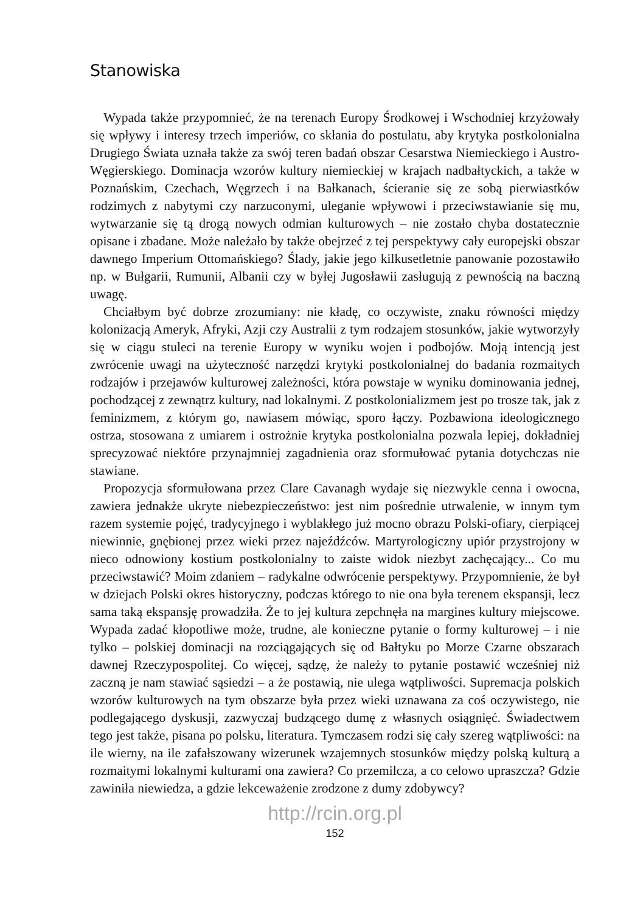Stanowiska
Wypada także przypomnieć, że na terenach Europy Środkowej i Wschodniej krzyżowały się wpływy i interesy trzech imperiów, co skłania do postulatu, aby krytyka postkolonialna Drugiego Świata uznała także za swój teren badań obszar Cesarstwa Niemieckiego i Austro-Węgierskiego. Dominacja wzorów kultury niemieckiej w krajach nadbałtyckich, a także w Poznańskim, Czechach, Węgrzech i na Bałkanach, ścieranie się ze sobą pierwiastków rodzimych z nabytymi czy narzuconymi, uleganie wpływowi i przeciwstawianie się mu, wytwarzanie się tą drogą nowych odmian kulturowych – nie zostało chyba dostatecznie opisane i zbadane. Może należało by także obejrzeć z tej perspektywy cały europejski obszar dawnego Imperium Ottomańskiego? Ślady, jakie jego kilkusetletnie panowanie pozostawiło np. w Bułgarii, Rumunii, Albanii czy w byłej Jugosławii zasługują z pewnością na baczną uwagę.
Chciałbym być dobrze zrozumiany: nie kładę, co oczywiste, znaku równości między kolonizacją Ameryk, Afryki, Azji czy Australii z tym rodzajem stosunków, jakie wytworzyły się w ciągu stuleci na terenie Europy w wyniku wojen i podbojów. Moją intencją jest zwrócenie uwagi na użyteczność narzędzi krytyki postkolonialnej do badania rozmaitych rodzajów i przejawów kulturowej zależności, która powstaje w wyniku dominowania jednej, pochodzącej z zewnątrz kultury, nad lokalnymi. Z postkolonializmem jest po trosze tak, jak z feminizmem, z którym go, nawiasem mówiąc, sporo łączy. Pozbawiona ideologicznego ostrza, stosowana z umiarem i ostrożnie krytyka postkolonialna pozwala lepiej, dokładniej sprecyzować niektóre przynajmniej zagadnienia oraz sformułować pytania dotychczas nie stawiane.
Propozycja sformułowana przez Clare Cavanagh wydaje się niezwykle cenna i owocna, zawiera jednakże ukryte niebezpieczeństwo: jest nim pośrednie utrwalenie, w innym tym razem systemie pojęć, tradycyjnego i wyblakłego już mocno obrazu Polski-ofiary, cierpiącej niewinnie, gnębionej przez wieki przez najeźdźców. Martyrologiczny upiór przystrojony w nieco odnowiony kostium postkolonialny to zaiste widok niezbyt zachęcający... Co mu przeciwstawić? Moim zdaniem – radykalne odwrócenie perspektywy. Przypomnienie, że był w dziejach Polski okres historyczny, podczas którego to nie ona była terenem ekspansji, lecz sama taką ekspansję prowadziła. Że to jej kultura zepchnęła na margines kultury miejscowe. Wypada zadać kłopotliwe może, trudne, ale konieczne pytanie o formy kulturowej – i nie tylko – polskiej dominacji na rozciągających się od Bałtyku po Morze Czarne obszarach dawnej Rzeczypospolitej. Co więcej, sądzę, że należy to pytanie postawić wcześniej niż zaczną je nam stawiać sąsiedzi – a że postawią, nie ulega wątpliwości. Supremacja polskich wzorów kulturowych na tym obszarze była przez wieki uznawana za coś oczywistego, nie podlegającego dyskusji, zazwyczaj budzącego dumę z własnych osiągnięć. Świadectwem tego jest także, pisana po polsku, literatura. Tymczasem rodzi się cały szereg wątpliwości: na ile wierny, na ile zafałszowany wizerunek wzajemnych stosunków między polską kulturą a rozmaitymi lokalnymi kulturami ona zawiera? Co przemilcza, a co celowo upraszcza? Gdzie zawiniła niewiedza, a gdzie lekceważenie zrodzone z dumy zdobywcy?
http://rcin.org.pl
152